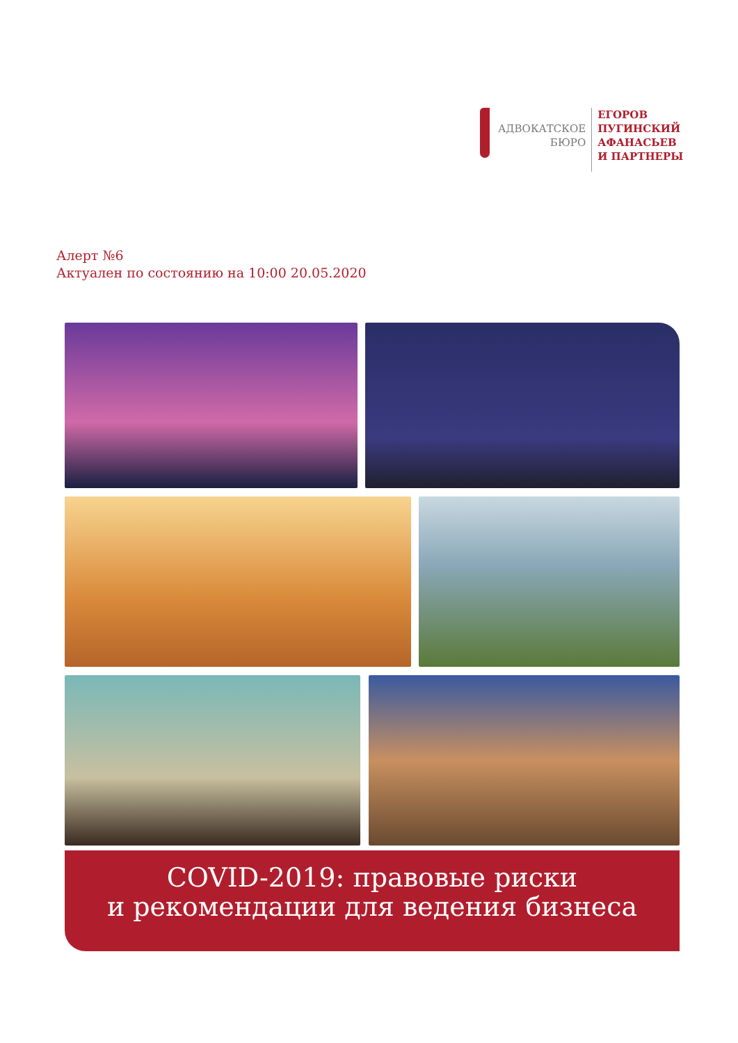АДВОКАТСКОЕ
БЮРО
ЕГОРОВ
ПУГИНСКИЙ
АФАНАСЬЕВ
И ПАРТНЕРЫ
Алерт №6
Актуален по состоянию на 10:00 20.05.2020
COVID-2019: правовые риски
и рекомендации для ведения бизнеса